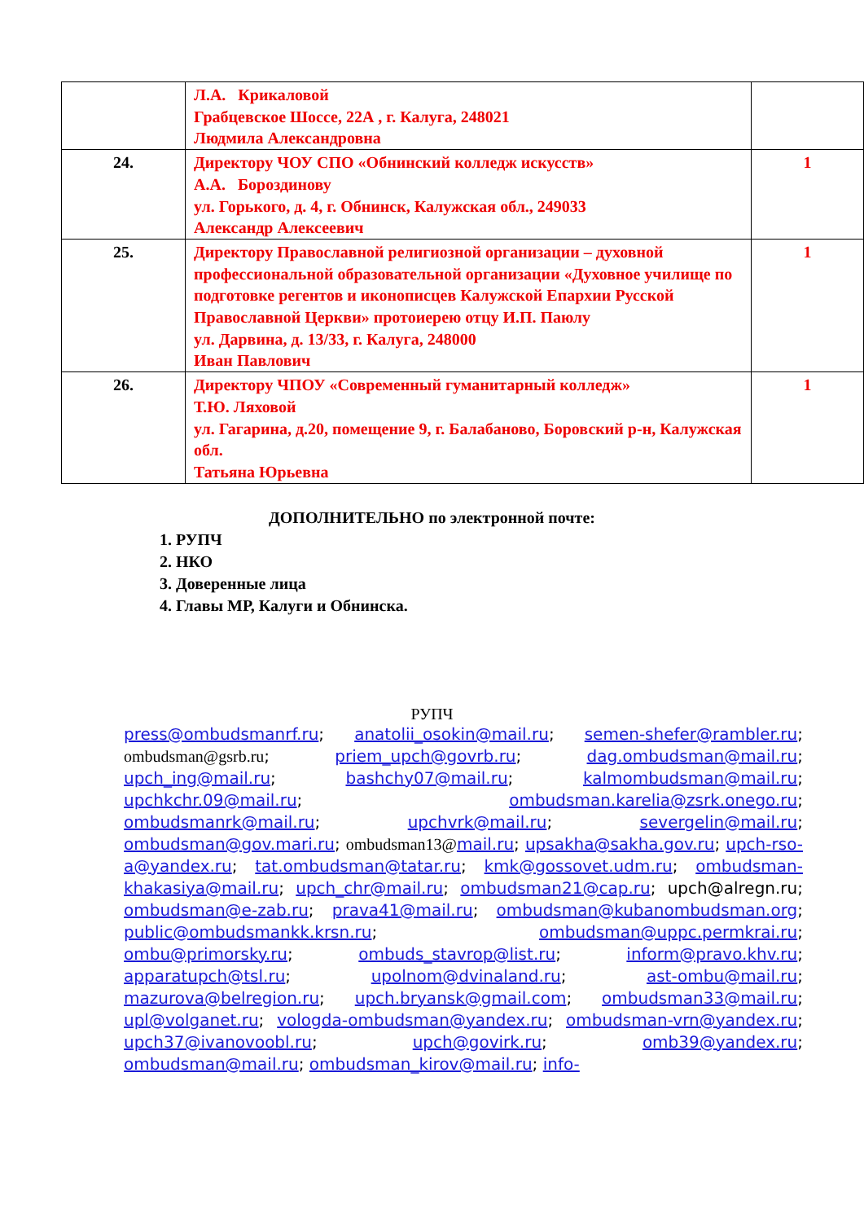| | Л.А. Крикаловой Грабцевское Шоссе, 22А , г. Калуга, 248021 Людмила Александровна | |
| 24. | Директору ЧОУ СПО «Обнинский колледж искусств» А.А. Бороздинову ул. Горького, д. 4, г. Обнинск, Калужская обл., 249033 Александр Алексеевич | 1 |
| 25. | Директору Православной религиозной организации – духовной профессиональной образовательной организации «Духовное училище по подготовке регентов и иконописцев Калужской Епархии Русской Православной Церкви» протоиерею отцу И.П. Паюлу ул. Дарвина, д. 13/33, г. Калуга, 248000 Иван Павлович | 1 |
| 26. | Директору ЧПОУ «Современный гуманитарный колледж» Т.Ю. Ляховой ул. Гагарина, д.20, помещение 9, г. Балабаново, Боровский р-н, Калужская обл. Татьяна Юрьевна | 1 |
ДОПОЛНИТЕЛЬНО по электронной почте:
1. РУПЧ
2. НКО
3. Доверенные лица
4. Главы МР, Калуги и Обнинска.
РУПЧ
press@ombudsmanrf.ru; anatolii_osokin@mail.ru; semen-shefer@rambler.ru; ombudsman@gsrb.ru; priem_upch@govrb.ru; dag.ombudsman@mail.ru; upch_ing@mail.ru; bashchy07@mail.ru; kalmombudsman@mail.ru; upchkchr.09@mail.ru; ombudsman.karelia@zsrk.onego.ru; ombudsmanrk@mail.ru; upchvrk@mail.ru; severgelin@mail.ru; ombudsman@gov.mari.ru; ombudsman13@mail.ru; upsakha@sakha.gov.ru; upch-rso-a@yandex.ru; tat.ombudsman@tatar.ru; kmk@gossovet.udm.ru; ombudsman-khakasiya@mail.ru; upch_chr@mail.ru; ombudsman21@cap.ru; upch@alregn.ru; ombudsman@e-zab.ru; prava41@mail.ru; ombudsman@kubanombudsman.org; public@ombudsmankk.krsn.ru; ombudsman@uppc.permkrai.ru; ombu@primorsky.ru; ombuds_stavrop@list.ru; inform@pravo.khv.ru; apparatupch@tsl.ru; upolnom@dvinaland.ru; ast-ombu@mail.ru; mazurova@belregion.ru; upch.bryansk@gmail.com; ombudsman33@mail.ru; upl@volganet.ru; vologda-ombudsman@yandex.ru; ombudsman-vrn@yandex.ru; upch37@ivanovoobl.ru; upch@govirk.ru; omb39@yandex.ru; ombudsman@mail.ru; ombudsman_kirov@mail.ru; info-